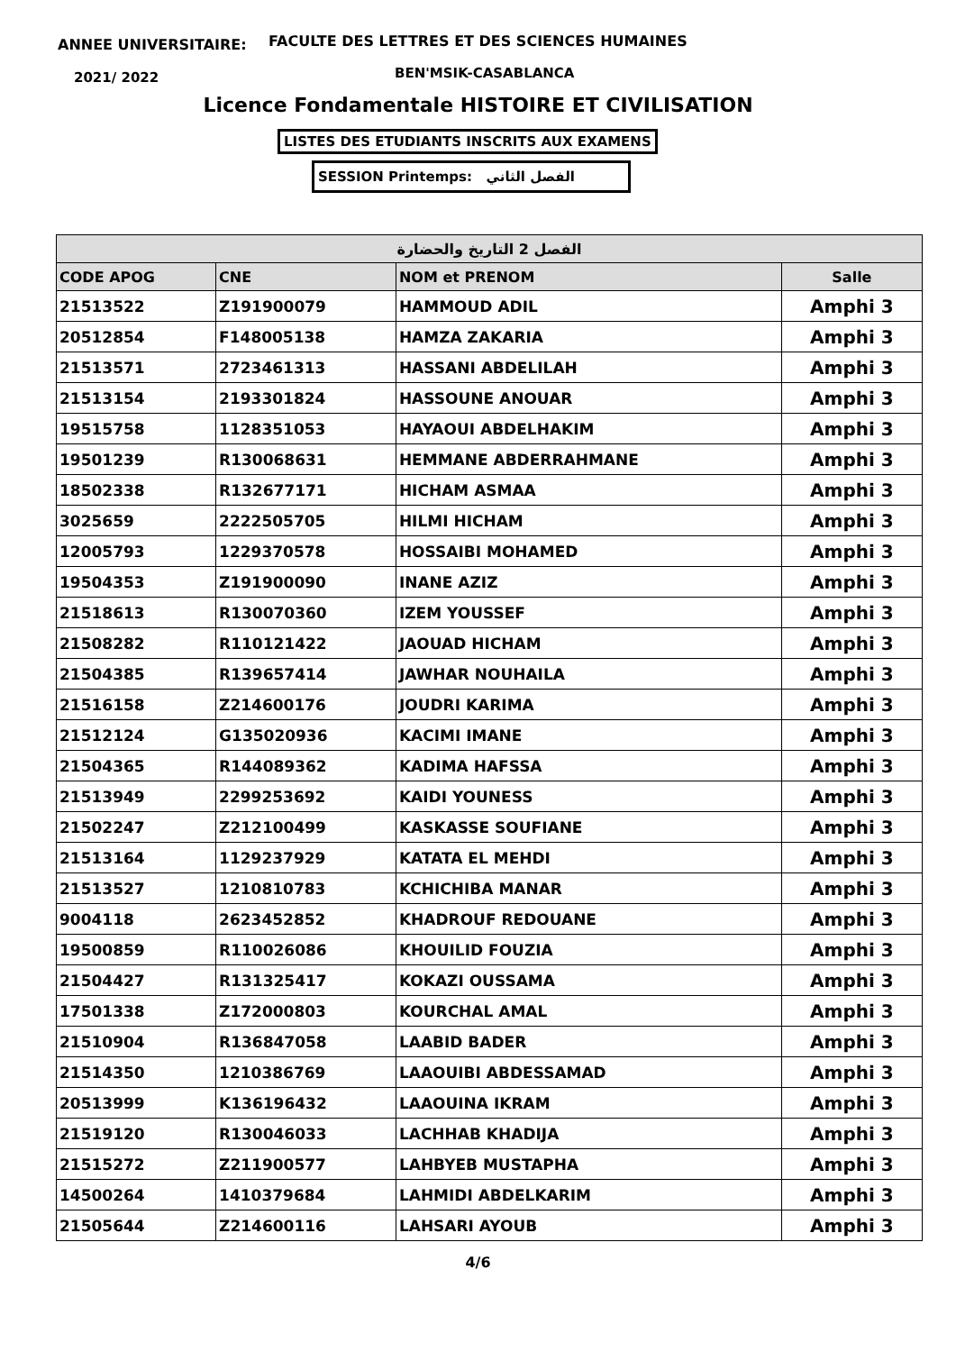ANNEE UNIVERSITAIRE:
FACULTE DES LETTRES ET DES SCIENCES HUMAINES
2021/ 2022 BEN'MSIK-CASABLANCA
Licence Fondamentale HISTOIRE ET CIVILISATION
LISTES DES ETUDIANTS INSCRITS AUX EXAMENS
SESSION Printemps: الفصل الثاني
| الفصل 2 التاريخ والحضارة | | | |
| --- | --- | --- | --- |
| CODE APOG | CNE | NOM et PRENOM | Salle |
| 21513522 | Z191900079 | HAMMOUD ADIL | Amphi 3 |
| 20512854 | F148005138 | HAMZA ZAKARIA | Amphi 3 |
| 21513571 | 2723461313 | HASSANI ABDELILAH | Amphi 3 |
| 21513154 | 2193301824 | HASSOUNE ANOUAR | Amphi 3 |
| 19515758 | 1128351053 | HAYAOUI ABDELHAKIM | Amphi 3 |
| 19501239 | R130068631 | HEMMANE ABDERRAHMANE | Amphi 3 |
| 18502338 | R132677171 | HICHAM ASMAA | Amphi 3 |
| 3025659 | 2222505705 | HILMI HICHAM | Amphi 3 |
| 12005793 | 1229370578 | HOSSAIBI MOHAMED | Amphi 3 |
| 19504353 | Z191900090 | INANE AZIZ | Amphi 3 |
| 21518613 | R130070360 | IZEM YOUSSEF | Amphi 3 |
| 21508282 | R110121422 | JAOUAD HICHAM | Amphi 3 |
| 21504385 | R139657414 | JAWHAR NOUHAILA | Amphi 3 |
| 21516158 | Z214600176 | JOUDRI KARIMA | Amphi 3 |
| 21512124 | G135020936 | KACIMI IMANE | Amphi 3 |
| 21504365 | R144089362 | KADIMA HAFSSA | Amphi 3 |
| 21513949 | 2299253692 | KAIDI YOUNESS | Amphi 3 |
| 21502247 | Z212100499 | KASKASSE SOUFIANE | Amphi 3 |
| 21513164 | 1129237929 | KATATA EL MEHDI | Amphi 3 |
| 21513527 | 1210810783 | KCHICHIBA MANAR | Amphi 3 |
| 9004118 | 2623452852 | KHADROUF REDOUANE | Amphi 3 |
| 19500859 | R110026086 | KHOUILID FOUZIA | Amphi 3 |
| 21504427 | R131325417 | KOKAZI OUSSAMA | Amphi 3 |
| 17501338 | Z172000803 | KOURCHAL AMAL | Amphi 3 |
| 21510904 | R136847058 | LAABID BADER | Amphi 3 |
| 21514350 | 1210386769 | LAAOUIBI ABDESSAMAD | Amphi 3 |
| 20513999 | K136196432 | LAAOUINA IKRAM | Amphi 3 |
| 21519120 | R130046033 | LACHHAB KHADIJA | Amphi 3 |
| 21515272 | Z211900577 | LAHBYEB MUSTAPHA | Amphi 3 |
| 14500264 | 1410379684 | LAHMIDI ABDELKARIM | Amphi 3 |
| 21505644 | Z214600116 | LAHSARI AYOUB | Amphi 3 |
4/6